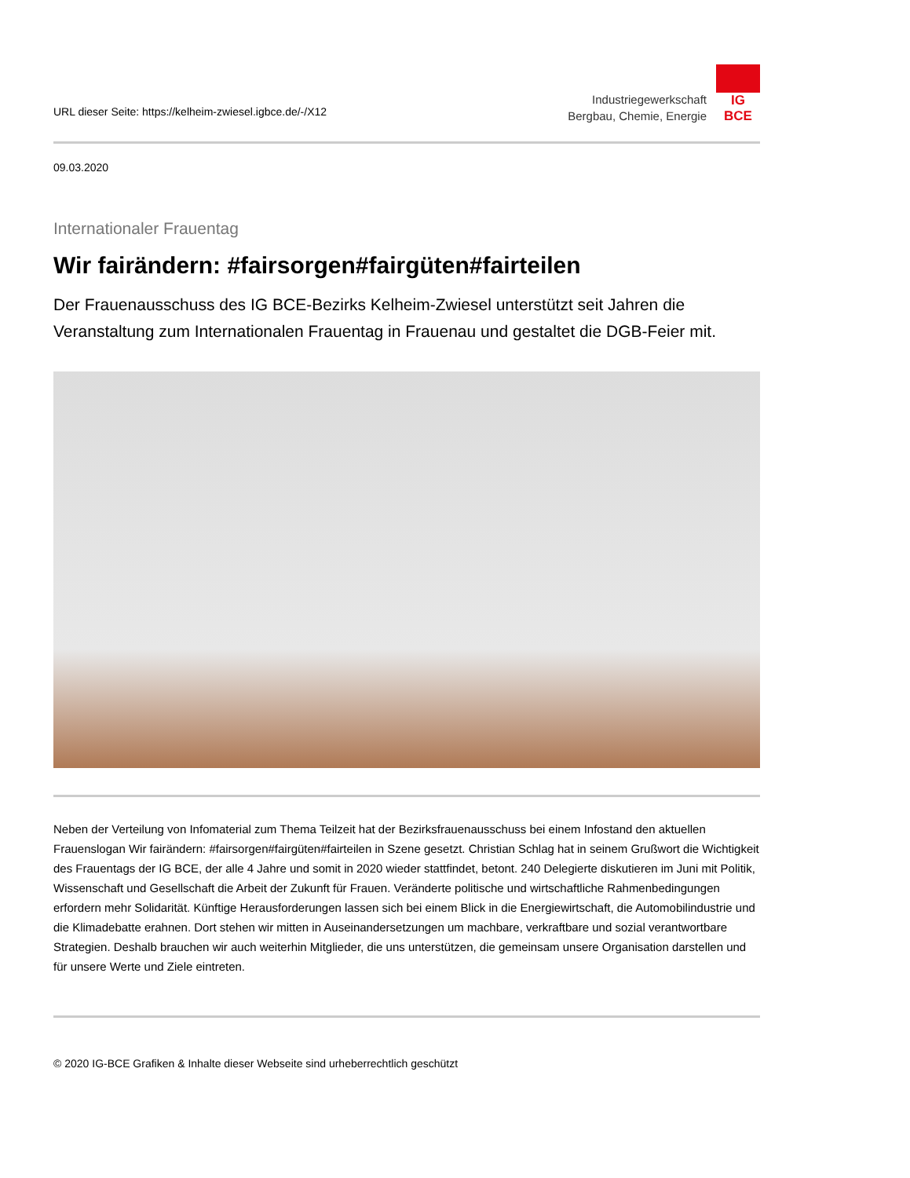URL dieser Seite: https://kelheim-zwiesel.igbce.de/-/X12
Industriegewerkschaft
Bergbau, Chemie, Energie
IG BCE
09.03.2020
Internationaler Frauentag
Wir fairändern: #fairsorgen#fairgüten#fairteilen
Der Frauenausschuss des IG BCE-Bezirks Kelheim-Zwiesel unterstützt seit Jahren die Veranstaltung zum Internationalen Frauentag in Frauenau und gestaltet die DGB-Feier mit.
Neben der Verteilung von Infomaterial zum Thema Teilzeit hat der Bezirksfrauenausschuss bei einem Infostand den aktuellen Frauenslogan Wir fairändern: #fairsorgen#fairgüten#fairteilen in Szene gesetzt. Christian Schlag hat in seinem Grußwort die Wichtigkeit des Frauentags der IG BCE, der alle 4 Jahre und somit in 2020 wieder stattfindet, betont. 240 Delegierte diskutieren im Juni mit Politik, Wissenschaft und Gesellschaft die Arbeit der Zukunft für Frauen. Veränderte politische und wirtschaftliche Rahmenbedingungen erfordern mehr Solidarität. Künftige Herausforderungen lassen sich bei einem Blick in die Energiewirtschaft, die Automobilindustrie und die Klimadebatte erahnen. Dort stehen wir mitten in Auseinandersetzungen um machbare, verkraftbare und sozial verantwortbare Strategien. Deshalb brauchen wir auch weiterhin Mitglieder, die uns unterstützen, die gemeinsam unsere Organisation darstellen und für unsere Werte und Ziele eintreten.
© 2020 IG-BCE Grafiken & Inhalte dieser Webseite sind urheberrechtlich geschützt